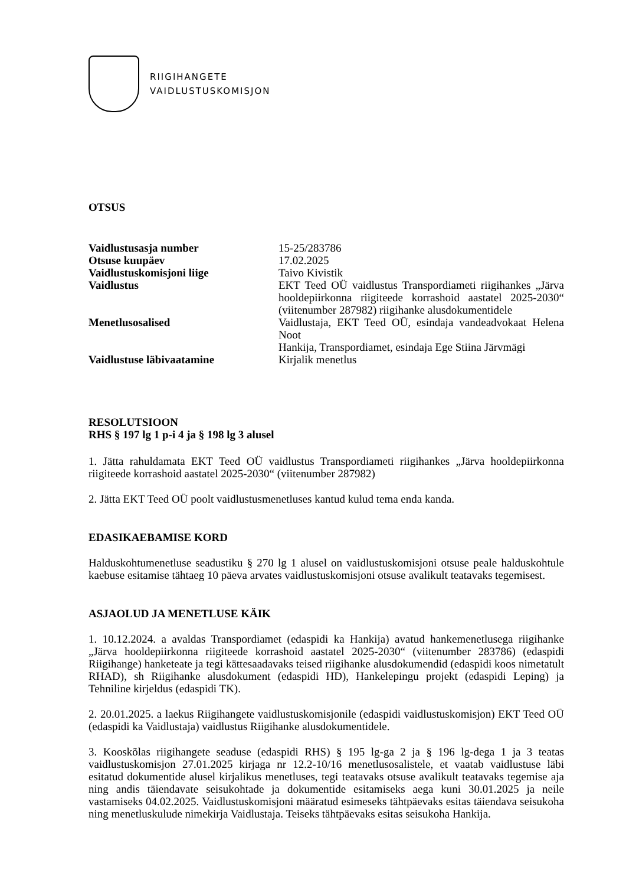RIIGIHANGETE
VAIDLUSTUSKOMISJON
OTSUS
| Vaidlustusasja number | 15-25/283786 |
| Otsuse kuupäev | 17.02.2025 |
| Vaidlustuskomisjoni liige | Taivo Kivistik |
| Vaidlustus | EKT Teed OÜ vaidlustus Transpordiameti riigihankes „Järva hooldepiirkonna riigiteede korrashoid aastatel 2025-2030“ (viitenumber 287982) riigihanke alusdokumentidele |
| Menetlusosalised | Vaidlustaja, EKT Teed OÜ, esindaja vandeadvokaat Helena Noot Hankija, Transpordiamet, esindaja Ege Stiina Järvmägi |
| Vaidlustuse läbivaatamine | Kirjalik menetlus |
RESOLUTSIOON
RHS § 197 lg 1 p-i 4 ja § 198 lg 3 alusel
1. Jätta rahuldamata EKT Teed OÜ vaidlustus Transpordiameti riigihankes „Järva hooldepiirkonna riigiteede korrashoid aastatel 2025-2030“ (viitenumber 287982)
2. Jätta EKT Teed OÜ poolt vaidlustusmenetluses kantud kulud tema enda kanda.
EDASIKAEBAMISE KORD
Halduskohtumenetluse seadustiku § 270 lg 1 alusel on vaidlustuskomisjoni otsuse peale halduskohtule kaebuse esitamise tähtaeg 10 päeva arvates vaidlustuskomisjoni otsuse avalikult teatavaks tegemisest.
ASJAOLUD JA MENETLUSE KÄIK
1. 10.12.2024. a avaldas Transpordiamet (edaspidi ka Hankija) avatud hankemenetlusega riigihanke „Järva hooldepiirkonna riigiteede korrashoid aastatel 2025-2030“ (viitenumber 283786) (edaspidi Riigihange) hanketeate ja tegi kättesaadavaks teised riigihanke alusdokumendid (edaspidi koos nimetatult RHAD), sh Riigihanke alusdokument (edaspidi HD), Hankelepingu projekt (edaspidi Leping) ja Tehniline kirjeldus (edaspidi TK).
2. 20.01.2025. a laekus Riigihangete vaidlustuskomisjonile (edaspidi vaidlustuskomisjon) EKT Teed OÜ (edaspidi ka Vaidlustaja) vaidlustus Riigihanke alusdokumentidele.
3. Kooskõlas riigihangete seaduse (edaspidi RHS) § 195 lg-ga 2 ja § 196 lg-dega 1 ja 3 teatas vaidlustuskomisjon 27.01.2025 kirjaga nr 12.2-10/16 menetlusosalistele, et vaatab vaidlustuse läbi esitatud dokumentide alusel kirjalikus menetluses, tegi teatavaks otsuse avalikult teatavaks tegemise aja ning andis täiendavate seisukohtade ja dokumentide esitamiseks aega kuni 30.01.2025 ja neile vastamiseks 04.02.2025. Vaidlustuskomisjoni määratud esimeseks tähtpäevaks esitas täiendava seisukoha ning menetluskulude nimekirja Vaidlustaja. Teiseks tähtpäevaks esitas seisukoha Hankija.